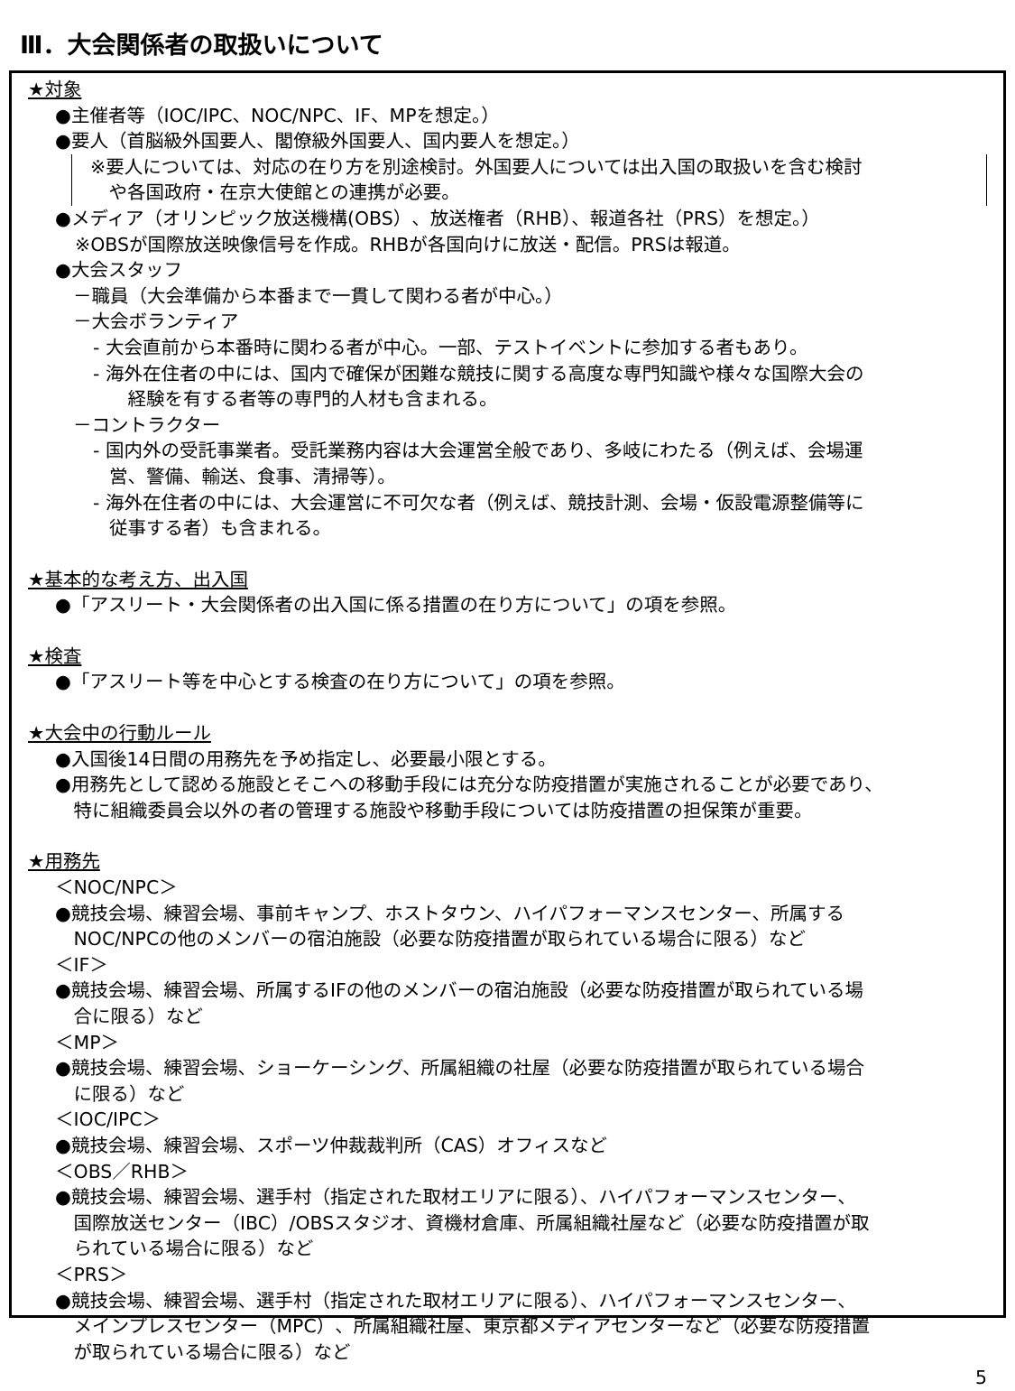Ⅲ．大会関係者の取扱いについて
★対象
●主催者等（IOC/IPC、NOC/NPC、IF、MPを想定。）
●要人（首脳級外国要人、閣僚級外国要人、国内要人を想定。）
※要人については、対応の在り方を別途検討。外国要人については出入国の取扱いを含む検討
　や各国政府・在京大使館との連携が必要。
●メディア（オリンピック放送機構(OBS）、放送権者（RHB）、報道各社（PRS）を想定。）
※OBSが国際放送映像信号を作成。RHBが各国向けに放送・配信。PRSは報道。
●大会スタッフ
－職員（大会準備から本番まで一貫して関わる者が中心。）
－大会ボランティア
‐ 大会直前から本番時に関わる者が中心。一部、テストイベントに参加する者もあり。
‐ 海外在住者の中には、国内で確保が困難な競技に関する高度な専門知識や様々な国際大会の
　経験を有する者等の専門的人材も含まれる。
－コントラクター
‐ 国内外の受託事業者。受託業務内容は大会運営全般であり、多岐にわたる（例えば、会場運
営、警備、輸送、食事、清掃等）。
‐ 海外在住者の中には、大会運営に不可欠な者（例えば、競技計測、会場・仮設電源整備等に
従事する者）も含まれる。
★基本的な考え方、出入国
●「アスリート・大会関係者の出入国に係る措置の在り方について」の項を参照。
★検査
●「アスリート等を中心とする検査の在り方について」の項を参照。
★大会中の行動ルール
●入国後14日間の用務先を予め指定し、必要最小限とする。
●用務先として認める施設とそこへの移動手段には充分な防疫措置が実施されることが必要であり、
　特に組織委員会以外の者の管理する施設や移動手段については防疫措置の担保策が重要。
★用務先
＜NOC/NPC＞
●競技会場、練習会場、事前キャンプ、ホストタウン、ハイパフォーマンスセンター、所属する
　NOC/NPCの他のメンバーの宿泊施設（必要な防疫措置が取られている場合に限る）など
＜IF＞
●競技会場、練習会場、所属するIFの他のメンバーの宿泊施設（必要な防疫措置が取られている場
　合に限る）など
＜MP＞
●競技会場、練習会場、ショーケーシング、所属組織の社屋（必要な防疫措置が取られている場合
　に限る）など
＜IOC/IPC＞
●競技会場、練習会場、スポーツ仲裁裁判所（CAS）オフィスなど
＜OBS／RHB＞
●競技会場、練習会場、選手村（指定された取材エリアに限る）、ハイパフォーマンスセンター、
　国際放送センター（IBC）/OBSスタジオ、資機材倉庫、所属組織社屋など（必要な防疫措置が取
　られている場合に限る）など
＜PRS＞
●競技会場、練習会場、選手村（指定された取材エリアに限る）、ハイパフォーマンスセンター、
　メインプレスセンター（MPC）、所属組織社屋、東京都メディアセンターなど（必要な防疫措置
　が取られている場合に限る）など
5